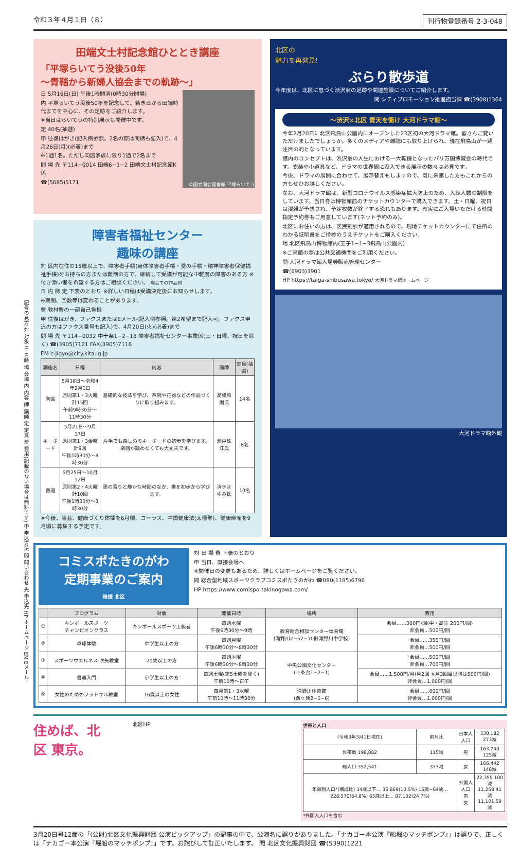令和３年４月１日（８） 刊行物登録番号 2-3-048
田端文士村記念館ひととき講座
「平塚らいてう没後50年
～青鞜から新婦人協会までの軌跡～」
©国立国会図書館 平塚らいてう
日 5月16日(日) 午後1時開演(0時30分開場)
内 平塚らいてう没後50年を記念して、若き日から田端時代までを中心に、その足跡をご紹介します。
※当日はらいてうの特別展示も開催中です。
定 40名(抽選)
申 往復はがき(記入例参照。2名の際は問柄も記入)で、4月26日(月)(必着)まで
※1通1名。ただし同居家族に限り1通で2名まで
問 場 先 〒114−0014 田端6−1−2 田端文士村記念館K係
☎(5685)5171
障害者福祉センター
趣味の講座
対 区内在住の15歳以上で、障害者手帳(身体障害者手帳・愛の手帳・精神障害者保健福祉手帳)をお持ちの方または難病の方で、継続して受講が可能な中軽度の障害のある方 ※付き添い者を希望する方はご相談ください。 陶芸での作品例
日 内 師 定 下表のとおり ※詳しい日程は受講決定後にお知らせします。
※期間、回数等は変わることがあります。
費 教材費の一部自己負担
申 往復はがき、ファクスまたはEメール(記入例参照。第2希望まで記入可。ファクス申込の方はファクス番号も記入)で、4月20日(火)(必着)まで
問 場 先 〒114−0032 中十条1−2−18 障害者福祉センター事業係(土・日曜、祝日を除く) ☎(3905)7121 FAX(3905)7116
EM c-jigyo@city.kita.lg.jp
| 講座名 | 日程 | 内容 | 講師 | 定員(抽選) |
| --- | --- | --- | --- | --- |
| 陶芸 | 5月18日～令和4年2月1日 原則第1・3火曜 計15回 午前9時30分～11時30分 | 基礎的な技法を学び、茶碗や花器などの作品づくりに取り組みます。 | 高橋和則氏 | 14名 |
| キーボード | 5月21日～9月17日 原則第1・3金曜 計9回 午後1時30分～3時30分 | 片手でも楽しめるキーボードの初歩を学びます。楽譜が読めなくても大丈夫です。 | 瀬戸珠江氏 | 8名 |
| 書道 | 5月25日～10月12日 原則第2・4火曜 計10回 午後1時30分～3時30分 | 墨の香りと静かな時間のなか、書を初歩から学びます。 | 清水まゆみ氏 | 10名 |
※今後、籐芸、健康づくり体操を6月頃、コーラス、中国健康法(太極拳)、健康麻雀を9月頃に募集する予定です。
北区の
魅力を再発見!
ぶらり散歩道
今年度は、北区に息づく渋沢翁の足跡や関連施設についてご紹介します。
問 シティプロモーション推進担当課 ☎(3908)1364
～渋沢×北区 青天を衝け 大河ドラマ館～
今年2月20日に北区飛鳥山公園内にオープンした23区初の大河ドラマ館。皆さんご覧いただけましたでしょうか。多くのメディアや雑誌にも取り上げられ、現在飛鳥山が一躍注目の的となっています。
館内のコンセプトは、渋沢翁の人生における一大転機となったパリ万国博覧会の時代です。衣装や小道具など、ドラマの世界観に没入できる展示の数々は必見です。
今後、ドラマの展開に合わせて、展示替えもしますので、既に来館した方もこれからの方もぜひお越しください。
なお、大河ドラマ館は、新型コロナウイルス感染症拡大防止のため、入館人数の制限をしています。当日券は博物館前のチケットカウンターで購入できます。土・日曜、祝日は混雑が予想され、予定枚数が終了する恐れもあります。確実にご入場いただける時間指定予約券もご用意しています(ネット予約のみ)。
北区にお住いの方は、区民割引が適用されるので、現地チケットカウンターにて住所のわかる証明書をご持参のうえチケットをご購入ください。
場 北区飛鳥山博物館内(王子1−1−3飛鳥山公園内)
※ご来館の際は公共交通機関をご利用ください。
問 大河ドラマ館入場券販売管理センター
☎(6903)3901
HP https://taiga-shibusawa.tokyo/ 大河ドラマ館ホームページ
大河ドラマ館外観
コミスポたきのがわ
定期事業のご案内
後援 北区
対 日 場 費 下表のとおり
申 当日、直接会場へ
※開催日の変更もあるため、詳しくはホームページをご覧ください。
問 総合型地域スポーツクラブコミスポたきのがわ ☎080(1185)6796
HP https://www.comispo-takinogawa.com/
| | プログラム | 対象 | 開催日時 | 場所 | 費用 |
| --- | --- | --- | --- | --- | --- |
| ① | キンボールスポーツ チャンピオンクラス | キンボールスポーツ上級者 | 毎週水曜 午後6時30分～9時 | 教育総合相談センター体育館 (滝野川2−52−10旧滝野川中学校) | 会員……300円/回(中・高生 200円/回) 非会員…500円/回 |
| ② | 卓球体験 | 中学生以上の方 | 毎週月曜 午後6時30分～8時30分 | | 会員……350円/回 非会員…500円/回 |
| ③ | スポーツウエルネス 吹矢教室 | 20歳以上の方 | 毎週木曜 午後6時30分～8時30分 | 中央公園文化センター (十条台1−2−1) | 会員……500円/回 非会員…700円/回 |
| ④ | 書道入門 | 小学生以上の方 | 毎週土曜(第5土曜を除く) 午前10時～正午 | | 会員……1,500円/月(月2回 ※月3回目以降は500円/回) 非会員…1,000円/回 |
| ⑤ | 女性のためのフットサル教室 | 16歳以上の女性 | 毎月第1・3水曜 午前10時～11時30分 | 滝野川体育館 (西ケ原2−1−6) | 会員……800円/回 非会員…1,000円/回 |
住めば、北区 東京。
北区HP
世帯と人口
| (令和3年3月1日現在) | 前月比 | 日本人人口 | 330,182 273減 |
| 世帯数 198,882 | 115減 | 男 | 163,740 125減 |
| 総人口 352,541 | 373減 | 女 | 166,442 148減 |
| 年齢別人口*(構成比) 14歳以下… 36,869(10.5%) 15歳~64歳… 228,570(64.8%) 65歳以上… 87,102(24.7%) | | 外国人人口 男 女 | 22,359 100減 11,258 41減 11,101 59減 |
*外国人人口を含む
3月20日号12面の「(公財)北区文化振興財団 公演ピックアップ」の記事の中で、公演名に誤りがありました。「ナカゴー本公演『船堀のマッチポンプ』」は誤りで、正しくは「ナカゴー本公演『堀船のマッチポンプ』」です。お詫びして訂正いたします。 問 北区文化振興財団 ☎(5390)1221
記号の見方 対 対象 日 日時 場 会場 内 内容 師 講師 定 定員 費 費用(記載のない場合は無料です) 申 申込方法 問 問い合わせ 先 申込先 HP ホームページ EM Eメール